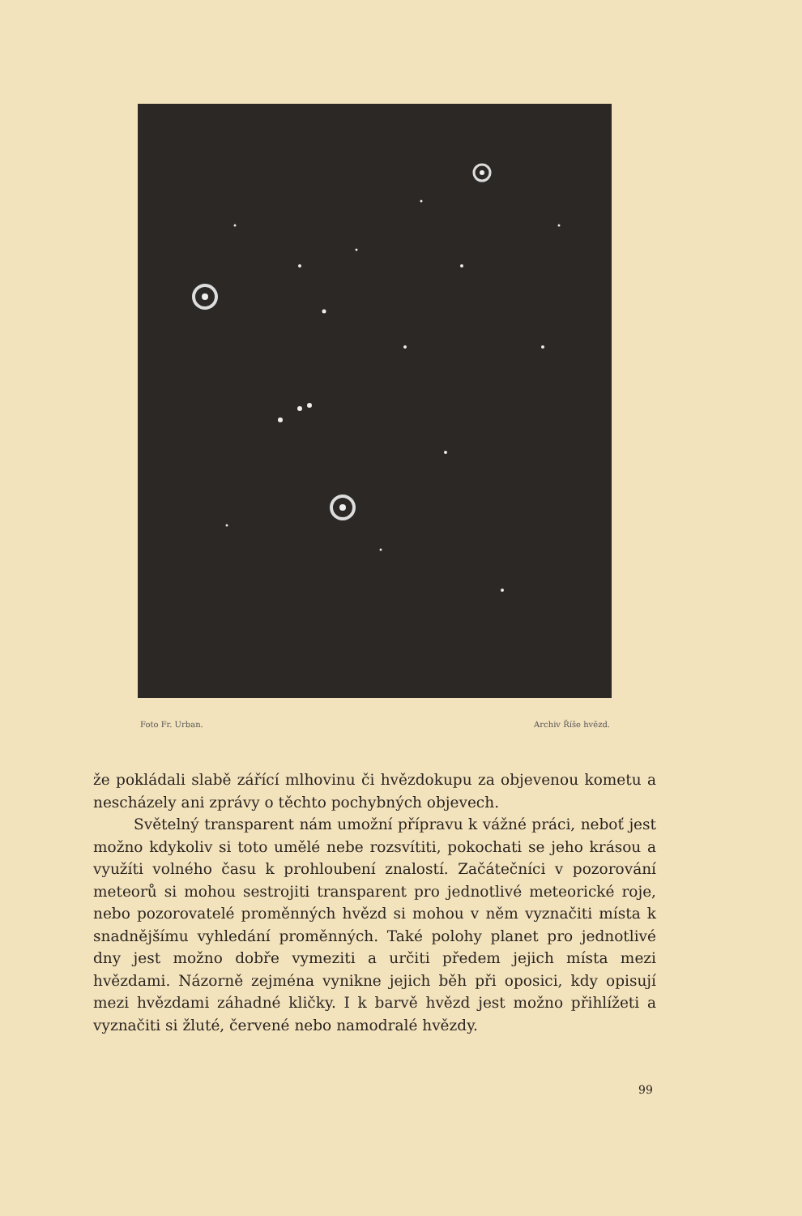Foto Fr. Urban. Archiv Říše hvězd.
že pokládali slabě zářící mlhovinu či hvězdokupu za objevenou kometu a nescházely ani zprávy o těchto pochybných objevech.
Světelný transparent nám umožní přípravu k vážné práci, neboť jest možno kdykoliv si toto umělé nebe rozsvítiti, pokochati se jeho krásou a využíti volného času k prohloubení znalostí. Začátečníci v pozorování meteorů si mohou sestrojiti transparent pro jednotlivé meteorické roje, nebo pozorovatelé proměnných hvězd si mohou v něm vyznačiti místa k snadnějšímu vyhledání proměnných. Také polohy planet pro jednotlivé dny jest možno dobře vymeziti a určiti předem jejich místa mezi hvězdami. Názorně zejména vynikne jejich běh při oposici, kdy opisují mezi hvězdami záhadné kličky. I k barvě hvězd jest možno přihlížeti a vyznačiti si žluté, červené nebo namodralé hvězdy.
99